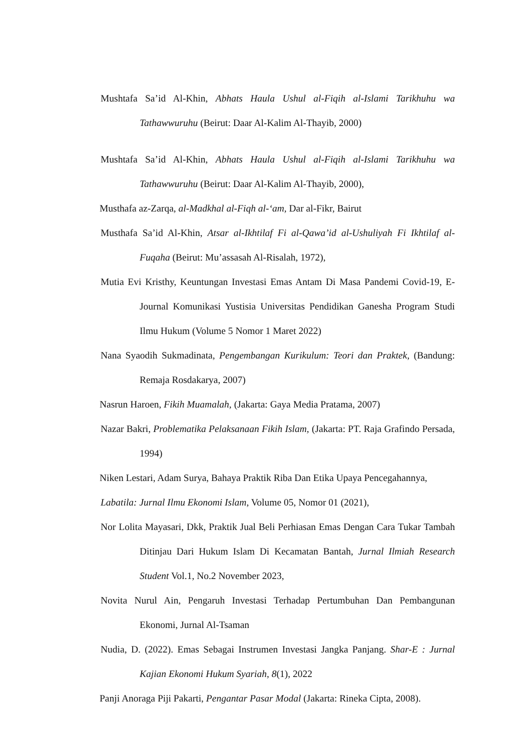Mushtafa Sa’id Al-Khin, Abhats Haula Ushul al-Fiqih al-Islami Tarikhuhu wa Tathawwuruhu (Beirut: Daar Al-Kalim Al-Thayib, 2000)
Mushtafa Sa’id Al-Khin, Abhats Haula Ushul al-Fiqih al-Islami Tarikhuhu wa Tathawwuruhu (Beirut: Daar Al-Kalim Al-Thayib, 2000),
Musthafa az-Zarqa, al-Madkhal al-Fiqh al-‘am, Dar al-Fikr, Bairut
Musthafa Sa’id Al-Khin, Atsar al-Ikhtilaf Fi al-Qawa’id al-Ushuliyah Fi Ikhtilaf al-Fuqaha (Beirut: Mu’assasah Al-Risalah, 1972),
Mutia Evi Kristhy, Keuntungan Investasi Emas Antam Di Masa Pandemi Covid-19, E-Journal Komunikasi Yustisia Universitas Pendidikan Ganesha Program Studi Ilmu Hukum (Volume 5 Nomor 1 Maret 2022)
Nana Syaodih Sukmadinata, Pengembangan Kurikulum: Teori dan Praktek, (Bandung: Remaja Rosdakarya, 2007)
Nasrun Haroen, Fikih Muamalah, (Jakarta: Gaya Media Pratama, 2007)
Nazar Bakri, Problematika Pelaksanaan Fikih Islam, (Jakarta: PT. Raja Grafindo Persada, 1994)
Niken Lestari, Adam Surya, Bahaya Praktik Riba Dan Etika Upaya Pencegahannya,
Labatila: Jurnal Ilmu Ekonomi Islam, Volume 05, Nomor 01 (2021),
Nor Lolita Mayasari, Dkk, Praktik Jual Beli Perhiasan Emas Dengan Cara Tukar Tambah Ditinjau Dari Hukum Islam Di Kecamatan Bantah, Jurnal Ilmiah Research Student Vol.1, No.2 November 2023,
Novita Nurul Ain, Pengaruh Investasi Terhadap Pertumbuhan Dan Pembangunan Ekonomi, Jurnal Al-Tsaman
Nudia, D. (2022). Emas Sebagai Instrumen Investasi Jangka Panjang. Shar-E : Jurnal Kajian Ekonomi Hukum Syariah, 8(1), 2022
Panji Anoraga Piji Pakarti, Pengantar Pasar Modal (Jakarta: Rineka Cipta, 2008).